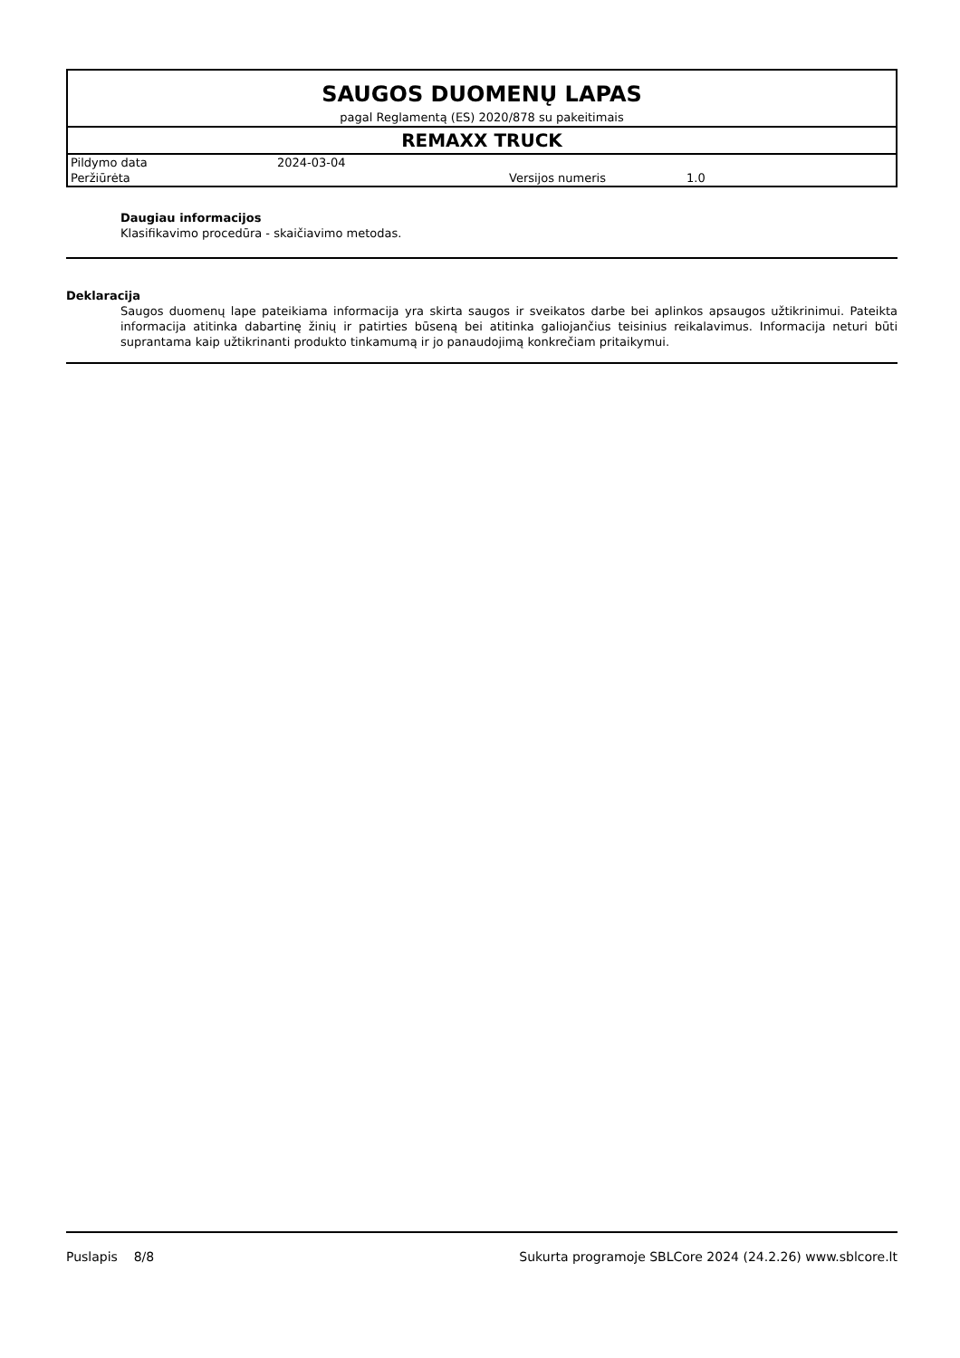SAUGOS DUOMENŲ LAPAS
pagal Reglamentą (ES) 2020/878 su pakeitimais
REMAXX TRUCK
| Pildymo data | 2024-03-04 | | |
| Peržiūrėta | | Versijos numeris | 1.0 |
Daugiau informacijos
Klasifikavimo procedūra - skaičiavimo metodas.
Deklaracija
Saugos duomenų lape pateikiama informacija yra skirta saugos ir sveikatos darbe bei aplinkos apsaugos užtikrinimui. Pateikta informacija atitinka dabartinę žinių ir patirties būseną bei atitinka galiojančius teisinius reikalavimus. Informacija neturi būti suprantama kaip užtikrinanti produkto tinkamumą ir jo panaudojimą konkrečiam pritaikymui.
Puslapis 8/8 Sukurta programoje SBLCore 2024 (24.2.26) www.sblcore.lt